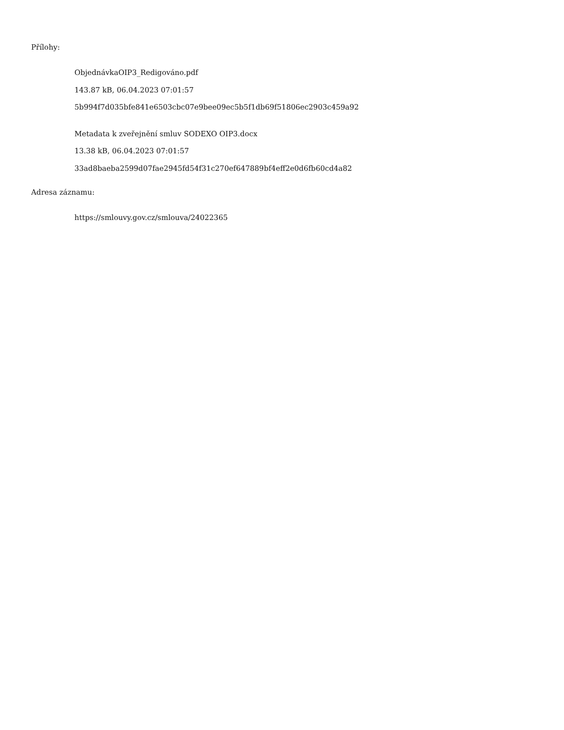Přílohy:
ObjednávkaOIP3_Redigováno.pdf
143.87 kB, 06.04.2023 07:01:57
5b994f7d035bfe841e6503cbc07e9bee09ec5b5f1db69f51806ec2903c459a92
Metadata k zveřejnění smluv SODEXO OIP3.docx
13.38 kB, 06.04.2023 07:01:57
33ad8baeba2599d07fae2945fd54f31c270ef647889bf4eff2e0d6fb60cd4a82
Adresa záznamu:
https://smlouvy.gov.cz/smlouva/24022365